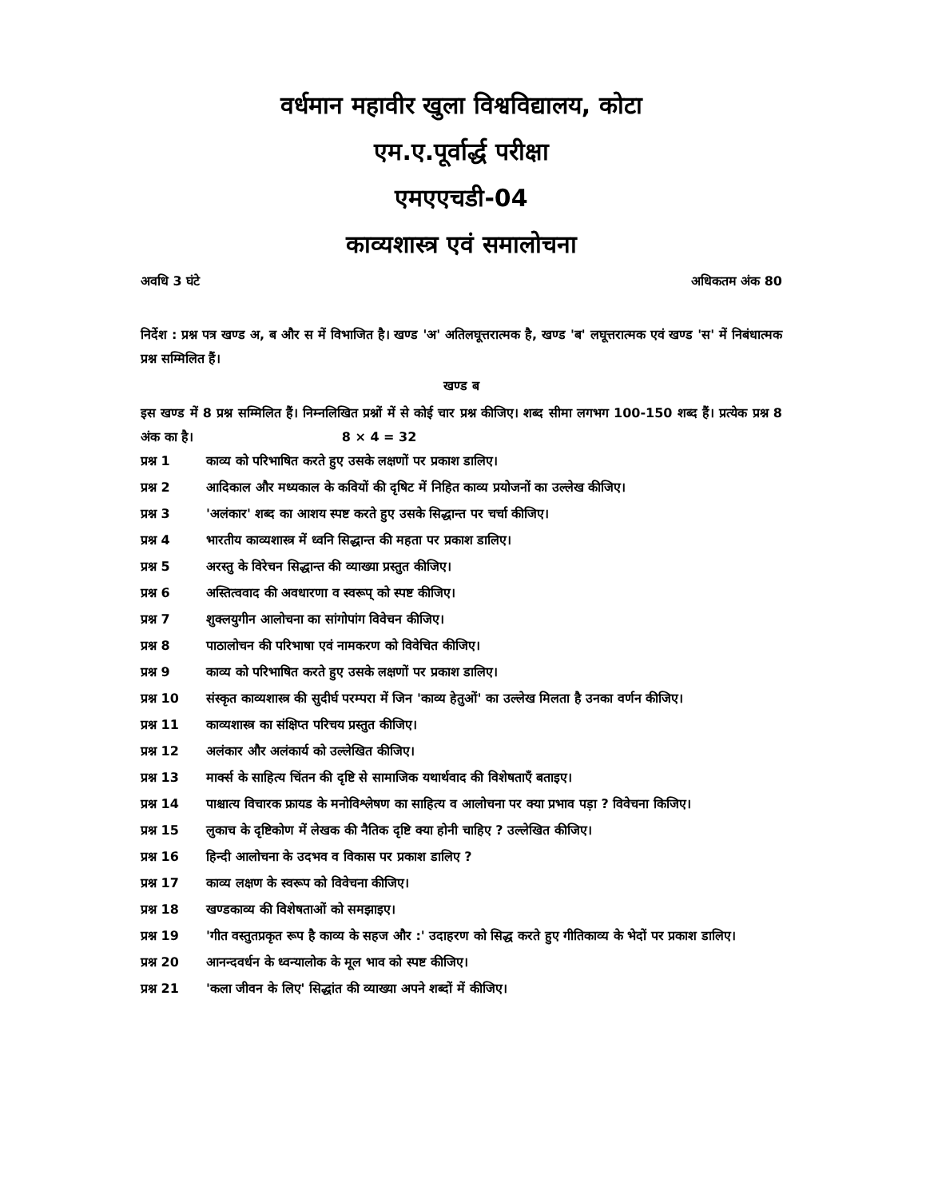वर्धमान महावीर खुला विश्वविद्यालय, कोटा
एम.ए.पूर्वार्द्ध परीक्षा
एमएएचडी-04
काव्यशास्त्र एवं समालोचना
अवधि 3 घंटे अधिकतम अंक 80
निर्देश : प्रश्न पत्र खण्ड अ, ब और स में विभाजित है। खण्ड 'अ' अतिलघूत्तरात्मक है, खण्ड 'ब' लघूत्तरात्मक एवं खण्ड 'स' में निबंधात्मक प्रश्न सम्मिलित हैं।
खण्ड ब
इस खण्ड में 8 प्रश्न सम्मिलित हैं। निम्नलिखित प्रश्नों में से कोई चार प्रश्न कीजिए। शब्द सीमा लगभग 100-150 शब्द हैं। प्रत्येक प्रश्न 8 अंक का है। 8 × 4 = 32
प्रश्न 1 काव्य को परिभाषित करते हुए उसके लक्षणों पर प्रकाश डालिए।
प्रश्न 2 आदिकाल और मध्यकाल के कवियों की दृषिट में निहित काव्य प्रयोजनों का उल्लेख कीजिए।
प्रश्न 3 'अलंकार' शब्द का आशय स्पष्ट करते हुए उसके सिद्धान्त पर चर्चा कीजिए।
प्रश्न 4 भारतीय काव्यशास्त्र में ध्वनि सिद्धान्त की महता पर प्रकाश डालिए।
प्रश्न 5 अरस्तु के विरेचन सिद्धान्त की व्याख्या प्रस्तुत कीजिए।
प्रश्न 6 अस्तित्ववाद की अवधारणा व स्वरूप् को स्पष्ट कीजिए।
प्रश्न 7 शुक्लयुगीन आलोचना का सांगोपांग विवेचन कीजिए।
प्रश्न 8 पाठालोचन की परिभाषा एवं नामकरण को विवेचित कीजिए।
प्रश्न 9 काव्य को परिभाषित करते हुए उसके लक्षणों पर प्रकाश डालिए।
प्रश्न 10 संस्कृत काव्यशास्त्र की सुदीर्घ परम्परा में जिन 'काव्य हेतुओं' का उल्लेख मिलता है उनका वर्णन कीजिए।
प्रश्न 11 काव्यशास्त्र का संक्षिप्त परिचय प्रस्तुत कीजिए।
प्रश्न 12 अलंकार और अलंकार्य को उल्लेखित कीजिए।
प्रश्न 13 मार्क्स के साहित्य चिंतन की दृष्टि से सामाजिक यथार्थवाद की विशेषताएँ बताइए।
प्रश्न 14 पाश्चात्य विचारक फ्रायड के मनोविश्लेषण का साहित्य व आलोचना पर क्या प्रभाव पड़ा ? विवेचना किजिए।
प्रश्न 15 लुकाच के दृष्टिकोण में लेखक की नैतिक दृष्टि क्या होनी चाहिए ? उल्लेखित कीजिए।
प्रश्न 16 हिन्दी आलोचना के उदभव व विकास पर प्रकाश डालिए ?
प्रश्न 17 काव्य लक्षण के स्वरूप को विवेचना कीजिए।
प्रश्न 18 खण्डकाव्य की विशेषताओं को समझाइए।
प्रश्न 19 'गीत वस्तुतप्रकृत रूप है काव्य के सहज और :' उदाहरण को सिद्ध करते हुए गीतिकाव्य के भेदों पर प्रकाश डालिए।
प्रश्न 20 आनन्दवर्धन के ध्वन्यालोक के मूल भाव को स्पष्ट कीजिए।
प्रश्न 21 'कला जीवन के लिए' सिद्धांत की व्याख्या अपने शब्दों में कीजिए।